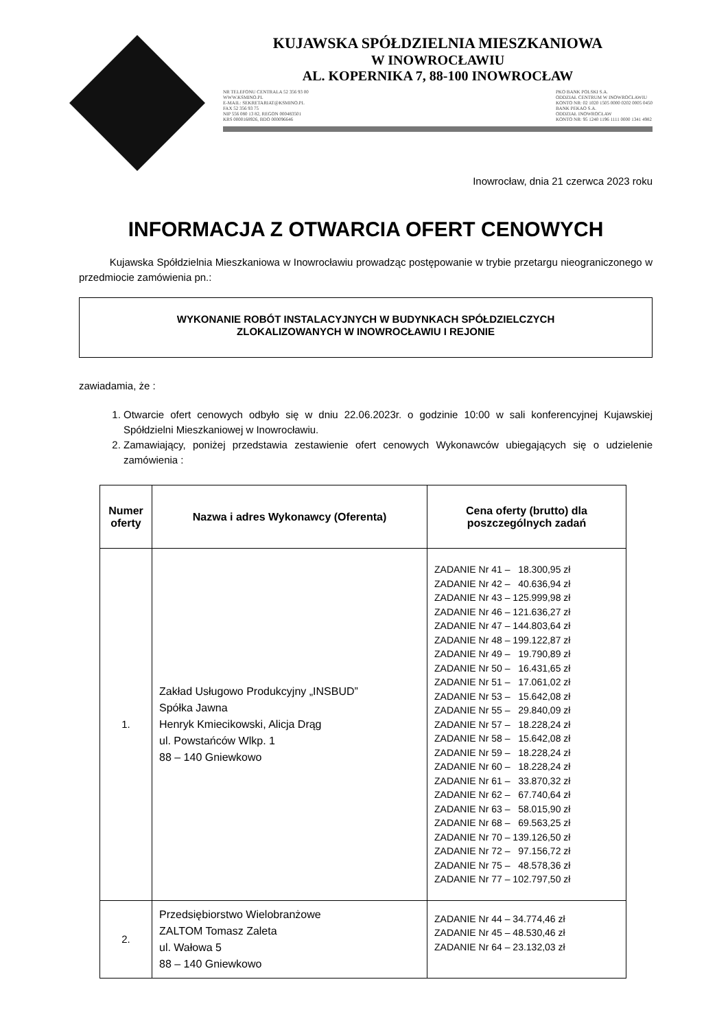KUJAWSKA SPÓŁDZIELNIA MIESZKANIOWA
W INOWROCŁAWIU
AL. KOPERNIKA 7, 88-100 INOWROCŁAW
NR TELEFONU CENTRALA 52 356 93 00
WWW.KSMINO.PL
E-MAIL: SEKRETARIAT@KSMINO.PL
FAX 52 356 93 75
NIP 556 080 13 82, REGON 000483501
KRS 0000168926, BDO 000096646
PKO BANK POLSKI S.A.
ODDZIAŁ CENTRUM W INOWROCŁAWIU
KONTO NR: 02 1020 1505 0000 0202 0005 0450
BANK PEKAO S.A.
ODDZIAŁ INOWROCŁAW
KONTO NR: 95 1240 1196 1111 0000 1341 4982
Inowrocław, dnia 21 czerwca 2023 roku
INFORMACJA Z OTWARCIA OFERT CENOWYCH
Kujawska Spółdzielnia Mieszkaniowa w Inowrocławiu prowadząc postępowanie w trybie przetargu nieograniczonego w przedmiocie zamówienia pn.:
WYKONANIE ROBÓT INSTALACYJNYCH W BUDYNKACH SPÓŁDZIELCZYCH
ZLOKALIZOWANYCH W INOWROCŁAWIU I REJONIE
zawiadamia, że :
1. Otwarcie ofert cenowych odbyło się w dniu 22.06.2023r. o godzinie 10:00 w sali konferencyjnej Kujawskiej Spółdzielni Mieszkaniowej w Inowrocławiu.
2. Zamawiający, poniżej przedstawia zestawienie ofert cenowych Wykonawców ubiegających się o udzielenie zamówienia :
| Numer oferty | Nazwa i adres Wykonawcy (Oferenta) | Cena oferty (brutto) dla poszczególnych zadań |
| --- | --- | --- |
| 1. | Zakład Usługowo Produkcyjny „INSBUD” Spółka Jawna Henryk Kmiecikowski, Alicja Drąg ul. Powstańców Wlkp. 1 88 – 140 Gniewkowo | ZADANIE Nr 41 – 18.300,95 zł ZADANIE Nr 42 – 40.636,94 zł ZADANIE Nr 43 – 125.999,98 zł ZADANIE Nr 46 – 121.636,27 zł ZADANIE Nr 47 – 144.803,64 zł ZADANIE Nr 48 – 199.122,87 zł ZADANIE Nr 49 – 19.790,89 zł ZADANIE Nr 50 – 16.431,65 zł ZADANIE Nr 51 – 17.061,02 zł ZADANIE Nr 53 – 15.642,08 zł ZADANIE Nr 55 – 29.840,09 zł ZADANIE Nr 57 – 18.228,24 zł ZADANIE Nr 58 – 15.642,08 zł ZADANIE Nr 59 – 18.228,24 zł ZADANIE Nr 60 – 18.228,24 zł ZADANIE Nr 61 – 33.870,32 zł ZADANIE Nr 62 – 67.740,64 zł ZADANIE Nr 63 – 58.015,90 zł ZADANIE Nr 68 – 69.563,25 zł ZADANIE Nr 70 – 139.126,50 zł ZADANIE Nr 72 – 97.156,72 zł ZADANIE Nr 75 – 48.578,36 zł ZADANIE Nr 77 – 102.797,50 zł |
| 2. | Przedsiębiorstwo Wielobranżowe ZALTOM Tomasz Zaleta ul. Wałowa 5 88 – 140 Gniewkowo | ZADANIE Nr 44 – 34.774,46 zł ZADANIE Nr 45 – 48.530,46 zł ZADANIE Nr 64 – 23.132,03 zł |